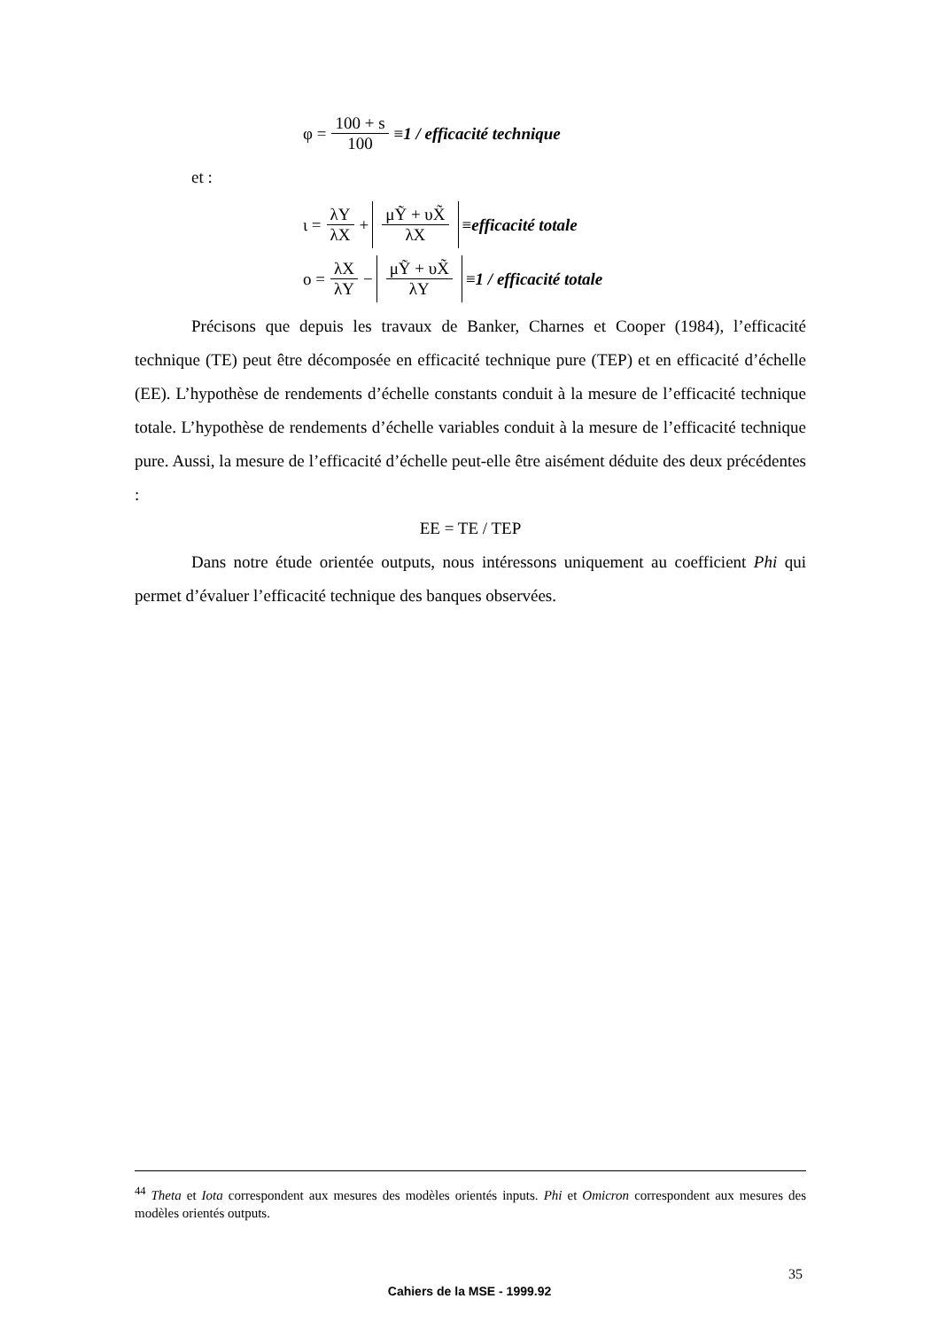φ = 100 + s 100 ≡ 1 / efficacité technique
et :
ι = λY λX + μỸ + υX̃ λX ≡ efficacité totale
ο = λX λY − μỸ + υX̃ λY ≡ 1 / efficacité totale
Précisons que depuis les travaux de Banker, Charnes et Cooper (1984), l’efficacité technique (TE) peut être décomposée en efficacité technique pure (TEP) et en efficacité d’échelle (EE). L’hypothèse de rendements d’échelle constants conduit à la mesure de l’efficacité technique totale. L’hypothèse de rendements d’échelle variables conduit à la mesure de l’efficacité technique pure. Aussi, la mesure de l’efficacité d’échelle peut-elle être aisément déduite des deux précédentes :
EE = TE / TEP
Dans notre étude orientée outputs, nous intéressons uniquement au coefficient Phi qui permet d’évaluer l’efficacité technique des banques observées.
<sup>44</sup> Theta et Iota correspondent aux mesures des modèles orientés inputs. Phi et Omicron correspondent aux mesures des modèles orientés outputs.
35
Cahiers de la MSE - 1999.92